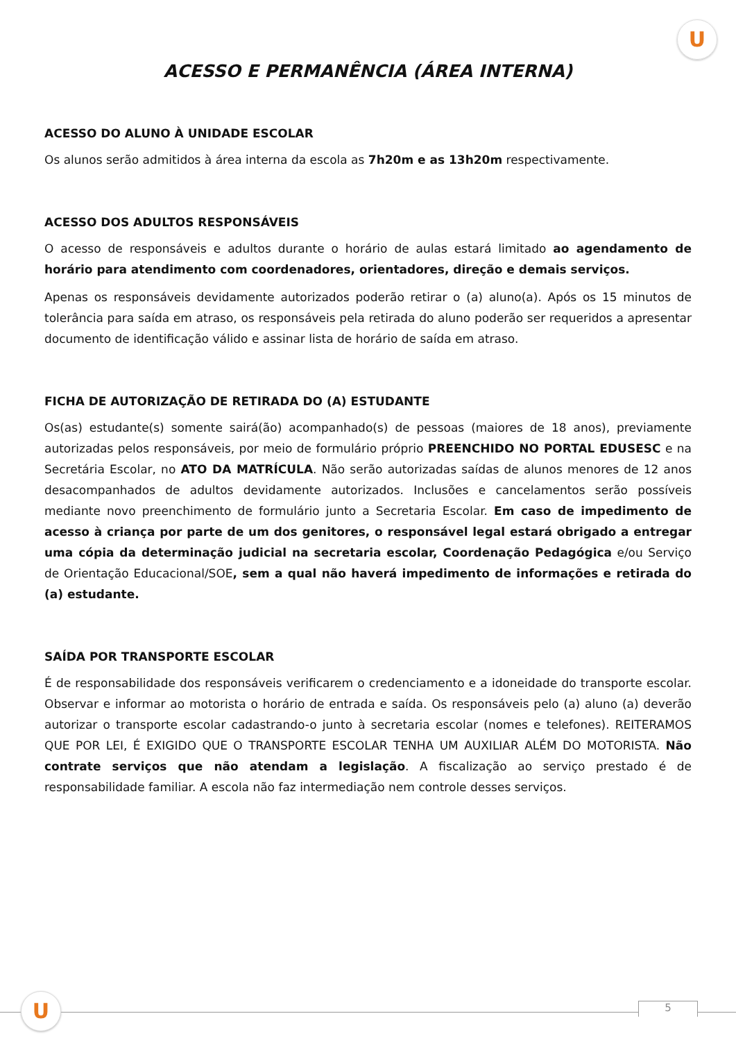U
ACESSO E PERMANÊNCIA (ÁREA INTERNA)
ACESSO DO ALUNO À UNIDADE ESCOLAR
Os alunos serão admitidos à área interna da escola as 7h20m e as 13h20m respectivamente.
ACESSO DOS ADULTOS RESPONSÁVEIS
O acesso de responsáveis e adultos durante o horário de aulas estará limitado ao agendamento de horário para atendimento com coordenadores, orientadores, direção e demais serviços.
Apenas os responsáveis devidamente autorizados poderão retirar o (a) aluno(a). Após os 15 minutos de tolerância para saída em atraso, os responsáveis pela retirada do aluno poderão ser requeridos a apresentar documento de identificação válido e assinar lista de horário de saída em atraso.
FICHA DE AUTORIZAÇÃO DE RETIRADA DO (A) ESTUDANTE
Os(as) estudante(s) somente sairá(ão) acompanhado(s) de pessoas (maiores de 18 anos), previamente autorizadas pelos responsáveis, por meio de formulário próprio PREENCHIDO NO PORTAL EDUSESC e na Secretária Escolar, no ATO DA MATRÍCULA. Não serão autorizadas saídas de alunos menores de 12 anos desacompanhados de adultos devidamente autorizados. Inclusões e cancelamentos serão possíveis mediante novo preenchimento de formulário junto a Secretaria Escolar. Em caso de impedimento de acesso à criança por parte de um dos genitores, o responsável legal estará obrigado a entregar uma cópia da determinação judicial na secretaria escolar, Coordenação Pedagógica e/ou Serviço de Orientação Educacional/SOE, sem a qual não haverá impedimento de informações e retirada do (a) estudante.
SAÍDA POR TRANSPORTE ESCOLAR
É de responsabilidade dos responsáveis verificarem o credenciamento e a idoneidade do transporte escolar. Observar e informar ao motorista o horário de entrada e saída. Os responsáveis pelo (a) aluno (a) deverão autorizar o transporte escolar cadastrando-o junto à secretaria escolar (nomes e telefones). REITERAMOS QUE POR LEI, É EXIGIDO QUE O TRANSPORTE ESCOLAR TENHA UM AUXILIAR ALÉM DO MOTORISTA. Não contrate serviços que não atendam a legislação. A fiscalização ao serviço prestado é de responsabilidade familiar. A escola não faz intermediação nem controle desses serviços.
U 5